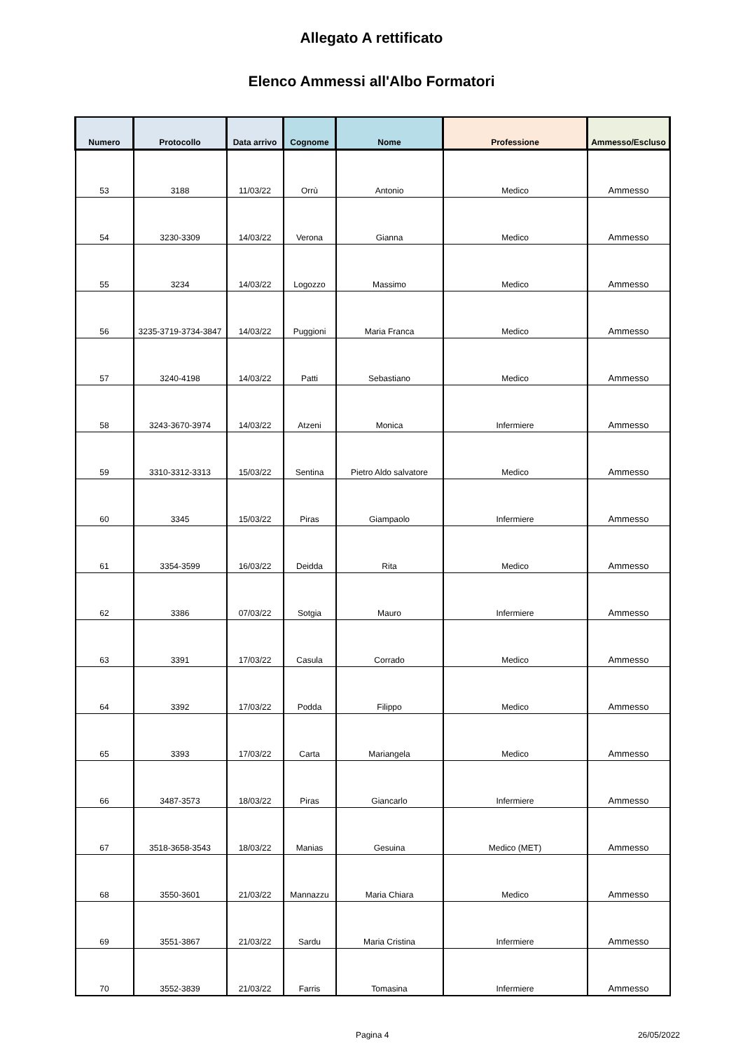Allegato A rettificato
Elenco Ammessi all'Albo Formatori
| Numero | Protocollo | Data arrivo | Cognome | Nome | Professione | Ammesso/Escluso |
| --- | --- | --- | --- | --- | --- | --- |
| 53 | 3188 | 11/03/22 | Orrù | Antonio | Medico | Ammesso |
| 54 | 3230-3309 | 14/03/22 | Verona | Gianna | Medico | Ammesso |
| 55 | 3234 | 14/03/22 | Logozzo | Massimo | Medico | Ammesso |
| 56 | 3235-3719-3734-3847 | 14/03/22 | Puggioni | Maria Franca | Medico | Ammesso |
| 57 | 3240-4198 | 14/03/22 | Patti | Sebastiano | Medico | Ammesso |
| 58 | 3243-3670-3974 | 14/03/22 | Atzeni | Monica | Infermiere | Ammesso |
| 59 | 3310-3312-3313 | 15/03/22 | Sentina | Pietro Aldo salvatore | Medico | Ammesso |
| 60 | 3345 | 15/03/22 | Piras | Giampaolo | Infermiere | Ammesso |
| 61 | 3354-3599 | 16/03/22 | Deidda | Rita | Medico | Ammesso |
| 62 | 3386 | 07/03/22 | Sotgia | Mauro | Infermiere | Ammesso |
| 63 | 3391 | 17/03/22 | Casula | Corrado | Medico | Ammesso |
| 64 | 3392 | 17/03/22 | Podda | Filippo | Medico | Ammesso |
| 65 | 3393 | 17/03/22 | Carta | Mariangela | Medico | Ammesso |
| 66 | 3487-3573 | 18/03/22 | Piras | Giancarlo | Infermiere | Ammesso |
| 67 | 3518-3658-3543 | 18/03/22 | Manias | Gesuina | Medico (MET) | Ammesso |
| 68 | 3550-3601 | 21/03/22 | Mannazzu | Maria Chiara | Medico | Ammesso |
| 69 | 3551-3867 | 21/03/22 | Sardu | Maria Cristina | Infermiere | Ammesso |
| 70 | 3552-3839 | 21/03/22 | Farris | Tomasina | Infermiere | Ammesso |
Pagina 4 26/05/2022